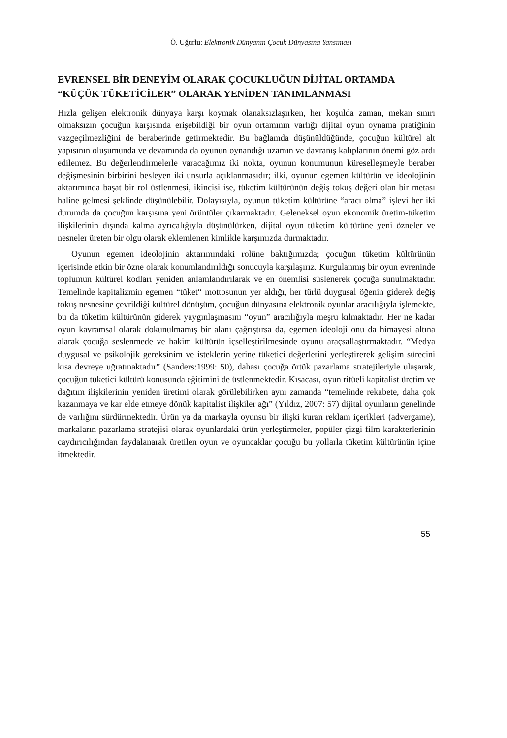Ö. Uğurlu: Elektronik Dünyanın Çocuk Dünyasına Yansıması
EVRENSEL BİR DENEYİM OLARAK ÇOCUKLUĞUN DİJİTAL ORTAMDA “KÜÇÜK TÜKETİCİLER” OLARAK YENİDEN TANIMLANMASI
Hızla gelişen elektronik dünyaya karşı koymak olanaksızlaşırken, her koşulda zaman, mekan sınırı olmaksızın çocuğun karşısında erişebildiği bir oyun ortamının varlığı dijital oyun oynama pratiğinin vazgeçilmezliğini de beraberinde getirmektedir. Bu bağlamda düşünüldüğünde, çocuğun kültürel alt yapısının oluşumunda ve devamında da oyunun oynandığı uzamın ve davranış kalıplarının önemi göz ardı edilemez. Bu değerlendirmelerle varacağımız iki nokta, oyunun konumunun küreselleşmeyle beraber değişmesinin birbirini besleyen iki unsurla açıklanmasıdır; ilki, oyunun egemen kültürün ve ideolojinin aktarımında başat bir rol üstlenmesi, ikincisi ise, tüketim kültürünün değiş tokuş değeri olan bir metası haline gelmesi şeklinde düşünülebilir. Dolayısıyla, oyunun tüketim kültürüne “aracı olma” işlevi her iki durumda da çocuğun karşısına yeni örüntüler çıkarmaktadır. Geleneksel oyun ekonomik üretim-tüketim ilişkilerinin dışında kalma ayrıcalığıyla düşünülürken, dijital oyun tüketim kültürüne yeni özneler ve nesneler üreten bir olgu olarak eklemlenen kimlikle karşımızda durmaktadır.
Oyunun egemen ideolojinin aktarımındaki rolüne baktığımızda; çocuğun tüketim kültürünün içerisinde etkin bir özne olarak konumlandırıldığı sonucuyla karşılaşırız. Kurgulanmış bir oyun evreninde toplumun kültürel kodları yeniden anlamlandırılarak ve en önemlisi süslenerek çocuğa sunulmaktadır. Temelinde kapitalizmin egemen “tüket“ mottosunun yer aldığı, her türlü duygusal öğenin giderek değiş tokuş nesnesine çevrildiği kültürel dönüşüm, çocuğun dünyasına elektronik oyunlar aracılığıyla işlemekte, bu da tüketim kültürünün giderek yaygınlaşmasını “oyun” aracılığıyla meşru kılmaktadır. Her ne kadar oyun kavramsal olarak dokunulmamış bir alanı çağrıştırsa da, egemen ideoloji onu da himayesi altına alarak çocuğa seslenmede ve hakim kültürün içselleştirilmesinde oyunu araçsallaştırmaktadır. “Medya duygusal ve psikolojik gereksinim ve isteklerin yerine tüketici değerlerini yerleştirerek gelişim sürecini kısa devreye uğratmaktadır” (Sanders:1999: 50), dahası çocuğa örtük pazarlama stratejileriyle ulaşarak, çocuğun tüketici kültürü konusunda eğitimini de üstlenmektedir. Kısacası, oyun ritüeli kapitalist üretim ve dağıtım ilişkilerinin yeniden üretimi olarak görülebilirken aynı zamanda “temelinde rekabete, daha çok kazanmaya ve kar elde etmeye dönük kapitalist ilişkiler ağı” (Yıldız, 2007: 57) dijital oyunların genelinde de varlığını sürdürmektedir. Ürün ya da markayla oyunsu bir ilişki kuran reklam içerikleri (advergame), markaların pazarlama stratejisi olarak oyunlardaki ürün yerleştirmeler, popüler çizgi film karakterlerinin caydırıcılığından faydalanarak üretilen oyun ve oyuncaklar çocuğu bu yollarla tüketim kültürünün içine itmektedir.
55